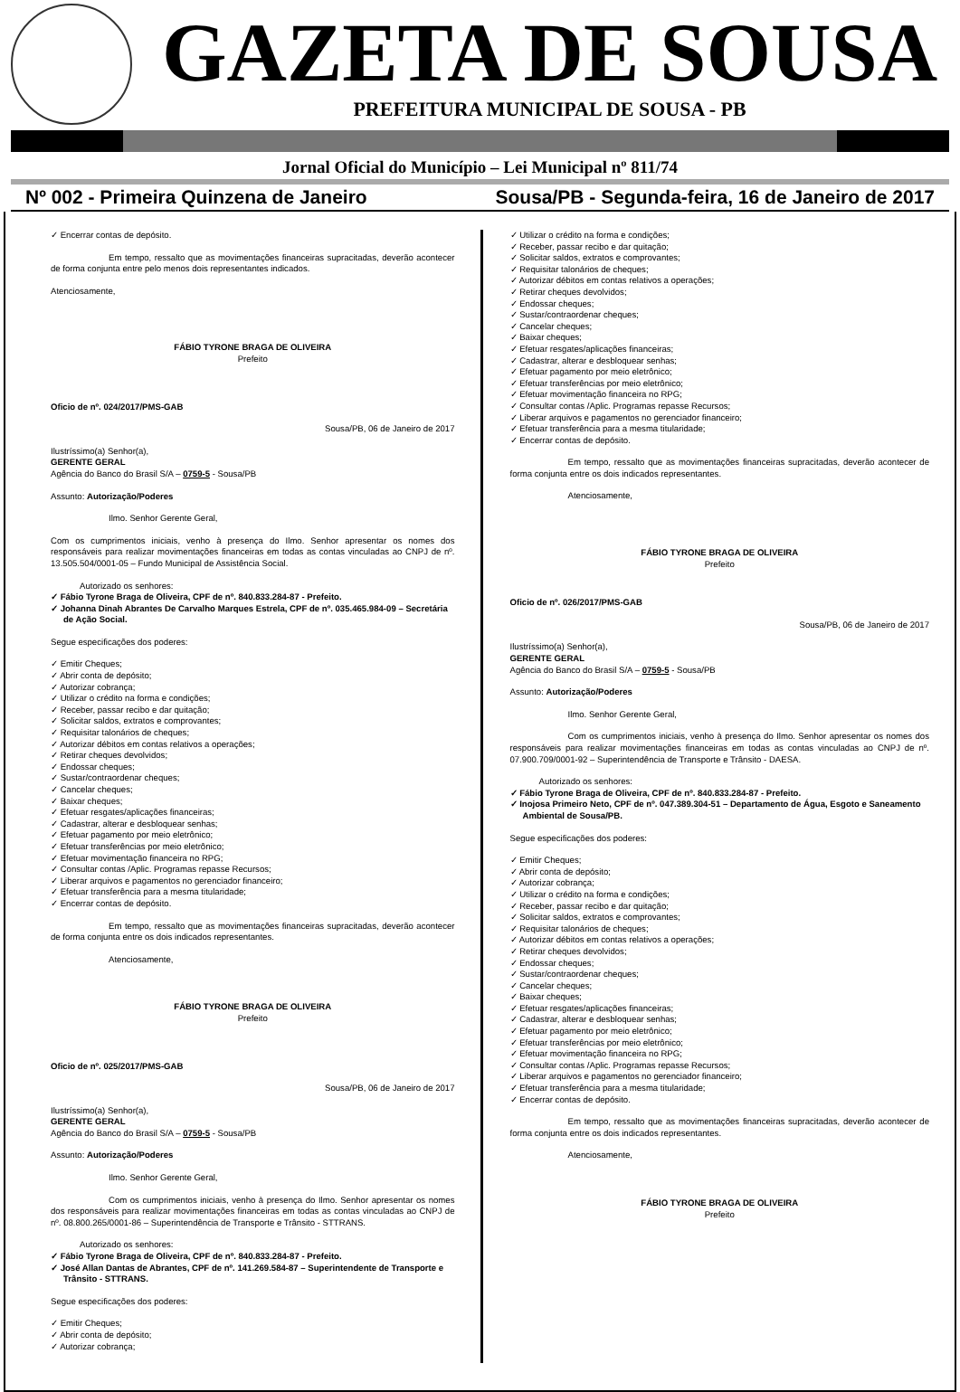GAZETA DE SOUSA
PREFEITURA MUNICIPAL DE SOUSA - PB
Jornal Oficial do Município – Lei Municipal nº 811/74
Nº 002 - Primeira Quinzena de Janeiro Sousa/PB - Segunda-feira, 16 de Janeiro de 2017
✓ Encerrar contas de depósito.
Em tempo, ressalto que as movimentações financeiras supracitadas, deverão acontecer de forma conjunta entre pelo menos dois representantes indicados.
Atenciosamente,
FÁBIO TYRONE BRAGA DE OLIVEIRA
Prefeito
Oficio de nº. 024/2017/PMS-GAB
Sousa/PB, 06 de Janeiro de 2017
Ilustríssimo(a) Senhor(a),
GERENTE GERAL
Agência do Banco do Brasil S/A – 0759-5 - Sousa/PB
Assunto: Autorização/Poderes
Ilmo. Senhor Gerente Geral,
Com os cumprimentos iniciais, venho à presença do Ilmo. Senhor apresentar os nomes dos responsáveis para realizar movimentações financeiras em todas as contas vinculadas ao CNPJ de nº. 13.505.504/0001-05 – Fundo Municipal de Assistência Social.
Autorizado os senhores:
✓ Fábio Tyrone Braga de Oliveira, CPF de nº. 840.833.284-87 - Prefeito.
✓ Johanna Dinah Abrantes De Carvalho Marques Estrela, CPF de nº. 035.465.984-09 – Secretária de Ação Social.
Segue especificações dos poderes:
✓ Emitir Cheques;
✓ Abrir conta de depósito;
✓ Autorizar cobrança;
✓ Utilizar o crédito na forma e condições;
✓ Receber, passar recibo e dar quitação;
✓ Solicitar saldos, extratos e comprovantes;
✓ Requisitar talonários de cheques;
✓ Autorizar débitos em contas relativos a operações;
✓ Retirar cheques devolvidos;
✓ Endossar cheques;
✓ Sustar/contraordenar cheques;
✓ Cancelar cheques;
✓ Baixar cheques;
✓ Efetuar resgates/aplicações financeiras;
✓ Cadastrar, alterar e desbloquear senhas;
✓ Efetuar pagamento por meio eletrônico;
✓ Efetuar transferências por meio eletrônico;
✓ Efetuar movimentação financeira no RPG;
✓ Consultar contas /Aplic. Programas repasse Recursos;
✓ Liberar arquivos e pagamentos no gerenciador financeiro;
✓ Efetuar transferência para a mesma titularidade;
✓ Encerrar contas de depósito.
Em tempo, ressalto que as movimentações financeiras supracitadas, deverão acontecer de forma conjunta entre os dois indicados representantes.
Atenciosamente,
FÁBIO TYRONE BRAGA DE OLIVEIRA
Prefeito
Oficio de nº. 025/2017/PMS-GAB
Sousa/PB, 06 de Janeiro de 2017
Ilustríssimo(a) Senhor(a),
GERENTE GERAL
Agência do Banco do Brasil S/A – 0759-5 - Sousa/PB
Assunto: Autorização/Poderes
Ilmo. Senhor Gerente Geral,
Com os cumprimentos iniciais, venho à presença do Ilmo. Senhor apresentar os nomes dos responsáveis para realizar movimentações financeiras em todas as contas vinculadas ao CNPJ de nº. 08.800.265/0001-86 – Superintendência de Transporte e Trânsito - STTRANS.
Autorizado os senhores:
✓ Fábio Tyrone Braga de Oliveira, CPF de nº. 840.833.284-87 - Prefeito.
✓ José Allan Dantas de Abrantes, CPF de nº. 141.269.584-87 – Superintendente de Transporte e Trânsito - STTRANS.
Segue especificações dos poderes:
✓ Emitir Cheques;
✓ Abrir conta de depósito;
✓ Autorizar cobrança;
✓ Utilizar o crédito na forma e condições;
✓ Receber, passar recibo e dar quitação;
✓ Solicitar saldos, extratos e comprovantes;
✓ Requisitar talonários de cheques;
✓ Autorizar débitos em contas relativos a operações;
✓ Retirar cheques devolvidos;
✓ Endossar cheques;
✓ Sustar/contraordenar cheques;
✓ Cancelar cheques;
✓ Baixar cheques;
✓ Efetuar resgates/aplicações financeiras;
✓ Cadastrar, alterar e desbloquear senhas;
✓ Efetuar pagamento por meio eletrônico;
✓ Efetuar transferências por meio eletrônico;
✓ Efetuar movimentação financeira no RPG;
✓ Consultar contas /Aplic. Programas repasse Recursos;
✓ Liberar arquivos e pagamentos no gerenciador financeiro;
✓ Efetuar transferência para a mesma titularidade;
✓ Encerrar contas de depósito.
Em tempo, ressalto que as movimentações financeiras supracitadas, deverão acontecer de forma conjunta entre os dois indicados representantes.
Atenciosamente,
FÁBIO TYRONE BRAGA DE OLIVEIRA
Prefeito
Oficio de nº. 026/2017/PMS-GAB
Sousa/PB, 06 de Janeiro de 2017
Ilustríssimo(a) Senhor(a),
GERENTE GERAL
Agência do Banco do Brasil S/A – 0759-5 - Sousa/PB
Assunto: Autorização/Poderes
Ilmo. Senhor Gerente Geral,
Com os cumprimentos iniciais, venho à presença do Ilmo. Senhor apresentar os nomes dos responsáveis para realizar movimentações financeiras em todas as contas vinculadas ao CNPJ de nº. 07.900.709/0001-92 – Superintendência de Transporte e Trânsito - DAESA.
Autorizado os senhores:
✓ Fábio Tyrone Braga de Oliveira, CPF de nº. 840.833.284-87 - Prefeito.
✓ Inojosa Primeiro Neto, CPF de nº. 047.389.304-51 – Departamento de Água, Esgoto e Saneamento Ambiental de Sousa/PB.
Segue especificações dos poderes:
✓ Emitir Cheques;
✓ Abrir conta de depósito;
✓ Autorizar cobrança;
✓ Utilizar o crédito na forma e condições;
✓ Receber, passar recibo e dar quitação;
✓ Solicitar saldos, extratos e comprovantes;
✓ Requisitar talonários de cheques;
✓ Autorizar débitos em contas relativos a operações;
✓ Retirar cheques devolvidos;
✓ Endossar cheques;
✓ Sustar/contraordenar cheques;
✓ Cancelar cheques;
✓ Baixar cheques;
✓ Efetuar resgates/aplicações financeiras;
✓ Cadastrar, alterar e desbloquear senhas;
✓ Efetuar pagamento por meio eletrônico;
✓ Efetuar transferências por meio eletrônico;
✓ Efetuar movimentação financeira no RPG;
✓ Consultar contas /Aplic. Programas repasse Recursos;
✓ Liberar arquivos e pagamentos no gerenciador financeiro;
✓ Efetuar transferência para a mesma titularidade;
✓ Encerrar contas de depósito.
Em tempo, ressalto que as movimentações financeiras supracitadas, deverão acontecer de forma conjunta entre os dois indicados representantes.
Atenciosamente,
FÁBIO TYRONE BRAGA DE OLIVEIRA
Prefeito